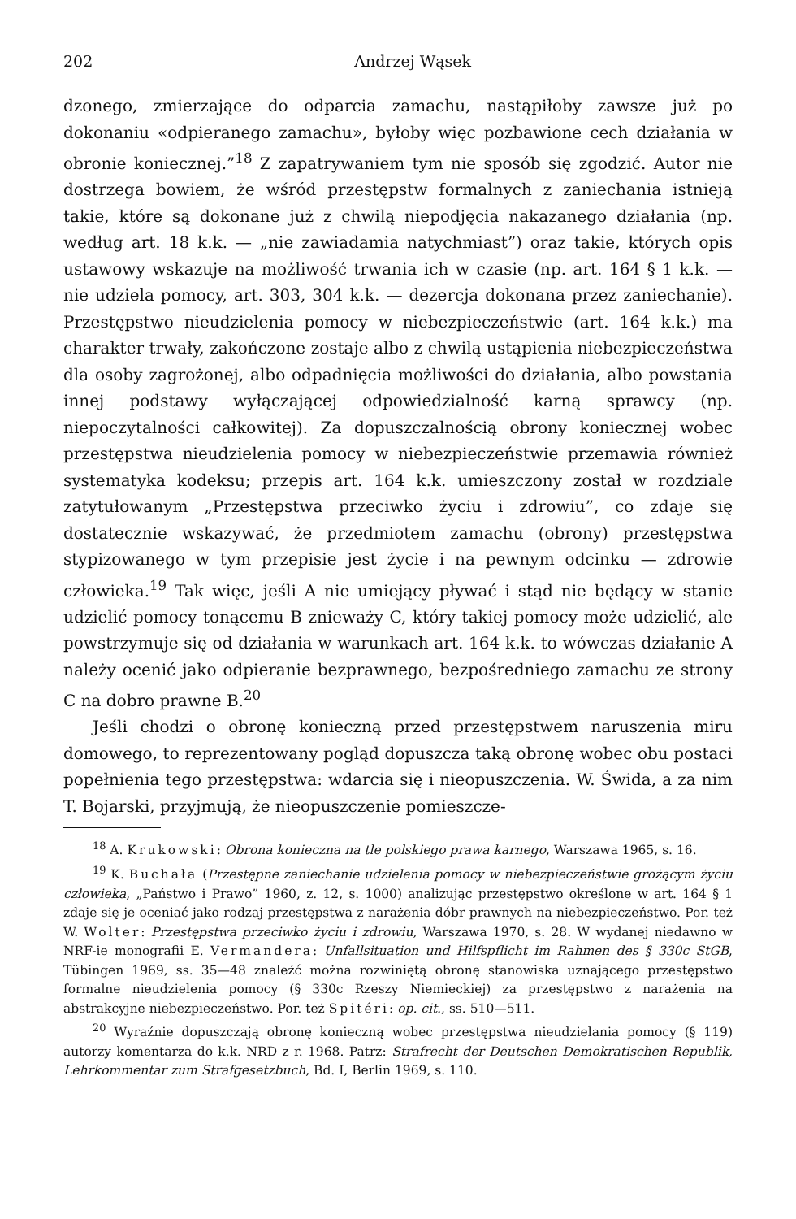202 Andrzej Wąsek
dzonego, zmierzające do odparcia zamachu, nastąpiłoby zawsze już po dokonaniu «odpieranego zamachu», byłoby więc pozbawione cech działania w obronie koniecznej.”<sup>18</sup> Z zapatrywaniem tym nie sposób się zgodzić. Autor nie dostrzega bowiem, że wśród przestępstw formalnych z zaniechania istnieją takie, które są dokonane już z chwilą niepodjęcia nakazanego działania (np. według art. 18 k.k. — „nie zawiadamia natychmiast”) oraz takie, których opis ustawowy wskazuje na możliwość trwania ich w czasie (np. art. 164 § 1 k.k. — nie udziela pomocy, art. 303, 304 k.k. — dezercja dokonana przez zaniechanie). Przestępstwo nieudzielenia pomocy w niebezpieczeństwie (art. 164 k.k.) ma charakter trwały, zakończone zostaje albo z chwilą ustąpienia niebezpieczeństwa dla osoby zagrożonej, albo odpadnięcia możliwości do działania, albo powstania innej podstawy wyłączającej odpowiedzialność karną sprawcy (np. niepoczytalności całkowitej). Za dopuszczalnością obrony koniecznej wobec przestępstwa nieudzielenia pomocy w niebezpieczeństwie przemawia również systematyka kodeksu; przepis art. 164 k.k. umieszczony został w rozdziale zatytułowanym „Przestępstwa przeciwko życiu i zdrowiu”, co zdaje się dostatecznie wskazywać, że przedmiotem zamachu (obrony) przestępstwa stypizowanego w tym przepisie jest życie i na pewnym odcinku — zdrowie człowieka.<sup>19</sup> Tak więc, jeśli A nie umiejący pływać i stąd nie będący w stanie udzielić pomocy tonącemu B znieważy C, który takiej pomocy może udzielić, ale powstrzymuje się od działania w warunkach art. 164 k.k. to wówczas działanie A należy ocenić jako odpieranie bezprawnego, bezpośredniego zamachu ze strony C na dobro prawne B.<sup>20</sup>
Jeśli chodzi o obronę konieczną przed przestępstwem naruszenia miru domowego, to reprezentowany pogląd dopuszcza taką obronę wobec obu postaci popełnienia tego przestępstwa: wdarcia się i nieopuszczenia. W. Świda, a za nim T. Bojarski, przyjmują, że nieopuszczenie pomieszcze-
<sup>18</sup> A. Krukowski: Obrona konieczna na tle polskiego prawa karnego, Warszawa 1965, s. 16.
<sup>19</sup> K. Buchała (Przestępne zaniechanie udzielenia pomocy w niebezpieczeństwie grożącym życiu człowieka, „Państwo i Prawo” 1960, z. 12, s. 1000) analizując przestępstwo określone w art. 164 § 1 zdaje się je oceniać jako rodzaj przestępstwa z narażenia dóbr prawnych na niebezpieczeństwo. Por. też W. Wolter: Przestępstwa przeciwko życiu i zdrowiu, Warszawa 1970, s. 28. W wydanej niedawno w NRF-ie monografii E. Vermandera: Unfallsituation und Hilfspflicht im Rahmen des § 330c StGB, Tübingen 1969, ss. 35—48 znaleźć można rozwiniętą obronę stanowiska uznającego przestępstwo formalne nieudzielenia pomocy (§ 330c Rzeszy Niemieckiej) za przestępstwo z narażenia na abstrakcyjne niebezpieczeństwo. Por. też Spitéri: op. cit., ss. 510—511.
<sup>20</sup> Wyraźnie dopuszczają obronę konieczną wobec przestępstwa nieudzielania pomocy (§ 119) autorzy komentarza do k.k. NRD z r. 1968. Patrz: Strafrecht der Deutschen Demokratischen Republik, Lehrkommentar zum Strafgesetzbuch, Bd. I, Berlin 1969, s. 110.